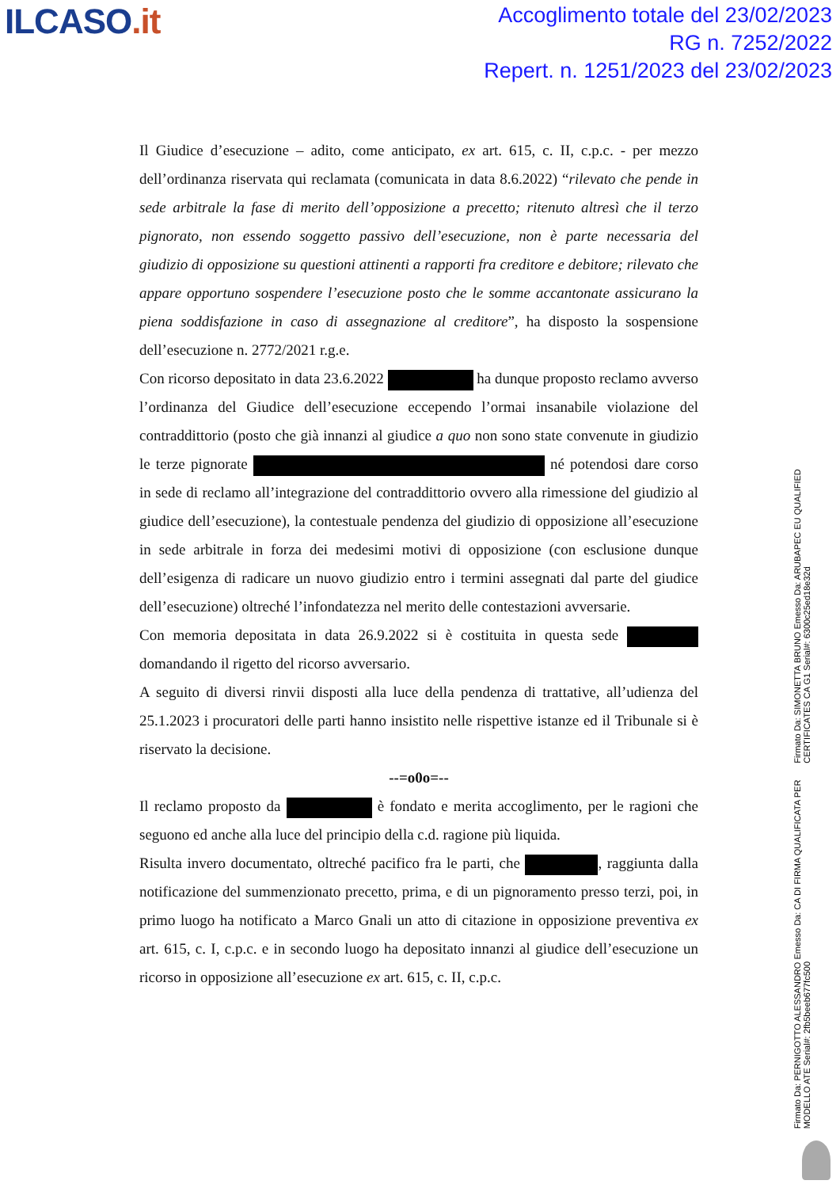ILCASO.it
Accoglimento totale del 23/02/2023
RG n. 7252/2022
Repert. n. 1251/2023 del 23/02/2023
Il Giudice d’esecuzione – adito, come anticipato, ex art. 615, c. II, c.p.c. - per mezzo dell’ordinanza riservata qui reclamata (comunicata in data 8.6.2022) “rilevato che pende in sede arbitrale la fase di merito dell’opposizione a precetto; ritenuto altresì che il terzo pignorato, non essendo soggetto passivo dell’esecuzione, non è parte necessaria del giudizio di opposizione su questioni attinenti a rapporti fra creditore e debitore; rilevato che appare opportuno sospendere l’esecuzione posto che le somme accantonate assicurano la piena soddisfazione in caso di assegnazione al creditore”, ha disposto la sospensione dell’esecuzione n. 2772/2021 r.g.e.
Con ricorso depositato in data 23.6.2022 ha dunque proposto reclamo avverso l’ordinanza del Giudice dell’esecuzione eccependo l’ormai insanabile violazione del contraddittorio (posto che già innanzi al giudice a quo non sono state convenute in giudizio le terze pignorate né potendosi dare corso in sede di reclamo all’integrazione del contraddittorio ovvero alla rimessione del giudizio al giudice dell’esecuzione), la contestuale pendenza del giudizio di opposizione all’esecuzione in sede arbitrale in forza dei medesimi motivi di opposizione (con esclusione dunque dell’esigenza di radicare un nuovo giudizio entro i termini assegnati dal parte del giudice dell’esecuzione) oltreché l’infondatezza nel merito delle contestazioni avversarie.
Con memoria depositata in data 26.9.2022 si è costituita in questa sede domandando il rigetto del ricorso avversario.
A seguito di diversi rinvii disposti alla luce della pendenza di trattative, all’udienza del 25.1.2023 i procuratori delle parti hanno insistito nelle rispettive istanze ed il Tribunale si è riservato la decisione.
--=o0o=--
Il reclamo proposto da è fondato e merita accoglimento, per le ragioni che seguono ed anche alla luce del principio della c.d. ragione più liquida.
Risulta invero documentato, oltreché pacifico fra le parti, che , raggiunta dalla notificazione del summenzionato precetto, prima, e di un pignoramento presso terzi, poi, in primo luogo ha notificato a Marco Gnali un atto di citazione in opposizione preventiva ex art. 615, c. I, c.p.c. e in secondo luogo ha depositato innanzi al giudice dell’esecuzione un ricorso in opposizione all’esecuzione ex art. 615, c. II, c.p.c.
Firmato Da: SIMONETTA BRUNO Emesso Da: ARUBAPEC EU QUALIFIED CERTIFICATES CA G1 Serial#: 6300c25ed18e32d
Firmato Da: PERNIGOTTO ALESSANDRO Emesso Da: CA DI FIRMA QUALIFICATA PER MODELLO ATE Serial#: 2fb5beeb677fc500